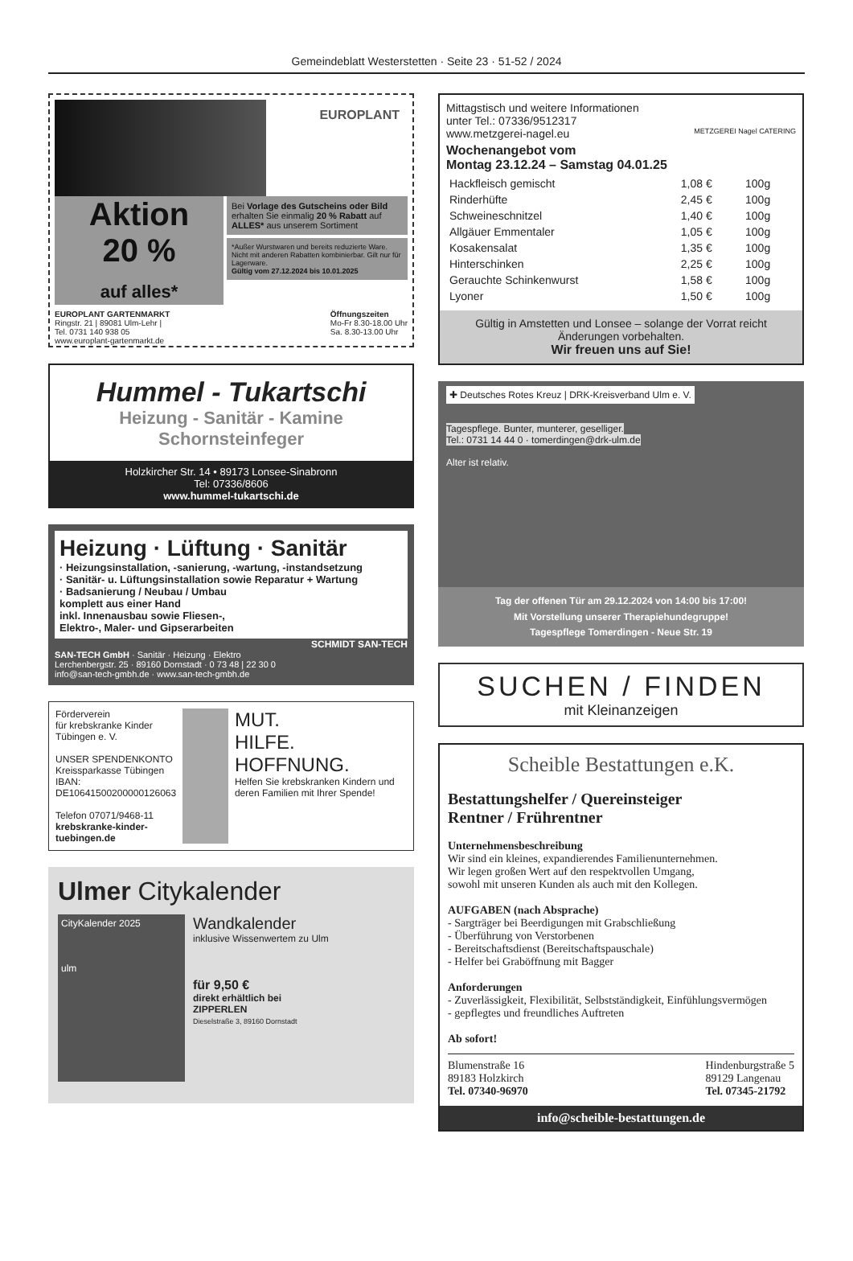Gemeindeblatt Westerstetten · Seite 23 · 51-52 / 2024
EUROPLANT
Aktion
20 %
auf alles*
Bei Vorlage des Gutscheins oder Bild erhalten Sie einmalig 20 % Rabatt auf ALLES* aus unserem Sortiment
*Außer Wurstwaren und bereits reduzierte Ware. Nicht mit anderen Rabatten kombinierbar. Gilt nur für Lagerware.
Gültig vom 27.12.2024 bis 10.01.2025
EUROPLANT GARTENMARKT
Ringstr. 21 | 89081 Ulm-Lehr |
Tel. 0731 140 938 05
www.europlant-gartenmarkt.de
Öffnungszeiten
Mo-Fr 8.30-18.00 Uhr
Sa. 8.30-13.00 Uhr
Hummel - Tukartschi
Heizung - Sanitär - Kamine
Schornsteinfeger
Holzkircher Str. 14 • 89173 Lonsee-Sinabronn
Tel: 07336/8606
www.hummel-tukartschi.de
Heizung · Lüftung · Sanitär
· Heizungsinstallation, -sanierung, -wartung, -instandsetzung
· Sanitär- u. Lüftungsinstallation sowie Reparatur + Wartung
· Badsanierung / Neubau / Umbau
komplett aus einer Hand
inkl. Innenausbau sowie Fliesen-,
Elektro-, Maler- und Gipserarbeiten
SCHMIDT SAN-TECH
SAN-TECH GmbH · Sanitär · Heizung · Elektro
Lerchenbergstr. 25 · 89160 Dornstadt · 0 73 48 | 22 30 0
info@san-tech-gmbh.de · www.san-tech-gmbh.de
Förderverein
für krebskranke Kinder
Tübingen e. V.
UNSER SPENDENKONTO
Kreissparkasse Tübingen
IBAN: DE10641500200000126063
Telefon 07071/9468-11
krebskranke-kinder-tuebingen.de
MUT.
HILFE.
HOFFNUNG.
Helfen Sie krebskranken Kindern und deren Familien mit Ihrer Spende!
Ulmer Citykalender
CityKalender 2025
ulm
Wandkalender
inklusive Wissenwertem zu Ulm
für 9,50 €
direkt erhältlich bei
ZIPPERLEN
Dieselstraße 3, 89160 Dornstadt
Mittagstisch und weitere Informationen
unter Tel.: 07336/9512317
www.metzgerei-nagel.eu METZGEREI Nagel CATERING
Wochenangebot vom
Montag 23.12.24 – Samstag 04.01.25
| Hackfleisch gemischt | 1,08 € | 100g |
| Rinderhüfte | 2,45 € | 100g |
| Schweineschnitzel | 1,40 € | 100g |
| Allgäuer Emmentaler | 1,05 € | 100g |
| Kosakensalat | 1,35 € | 100g |
| Hinterschinken | 2,25 € | 100g |
| Gerauchte Schinkenwurst | 1,58 € | 100g |
| Lyoner | 1,50 € | 100g |
Gültig in Amstetten und Lonsee – solange der Vorrat reicht
Änderungen vorbehalten.
Wir freuen uns auf Sie!
✚ Deutsches Rotes Kreuz | DRK-Kreisverband Ulm e. V.
Tagespflege. Bunter, munterer, geselliger.
Tel.: 0731 14 44 0 · tomerdingen@drk-ulm.de
Alter ist relativ.
Tag der offenen Tür am 29.12.2024 von 14:00 bis 17:00!
Mit Vorstellung unserer Therapiehundegruppe!
Tagespflege Tomerdingen - Neue Str. 19
SUCHEN / FINDEN
mit Kleinanzeigen
Scheible Bestattungen e.K.
Bestattungshelfer / Quereinsteiger
Rentner / Frührentner
Unternehmensbeschreibung
Wir sind ein kleines, expandierendes Familienunternehmen.
Wir legen großen Wert auf den respektvollen Umgang,
sowohl mit unseren Kunden als auch mit den Kollegen.
AUFGABEN (nach Absprache)
- Sargträger bei Beerdigungen mit Grabschließung
- Überführung von Verstorbenen
- Bereitschaftsdienst (Bereitschaftspauschale)
- Helfer bei Graböffnung mit Bagger
Anforderungen
- Zuverlässigkeit, Flexibilität, Selbstständigkeit, Einfühlungsvermögen
- gepflegtes und freundliches Auftreten
Ab sofort!
Blumenstraße 16
89183 Holzkirch
Tel. 07340-96970
Hindenburgstraße 5
89129 Langenau
Tel. 07345-21792
info@scheible-bestattungen.de